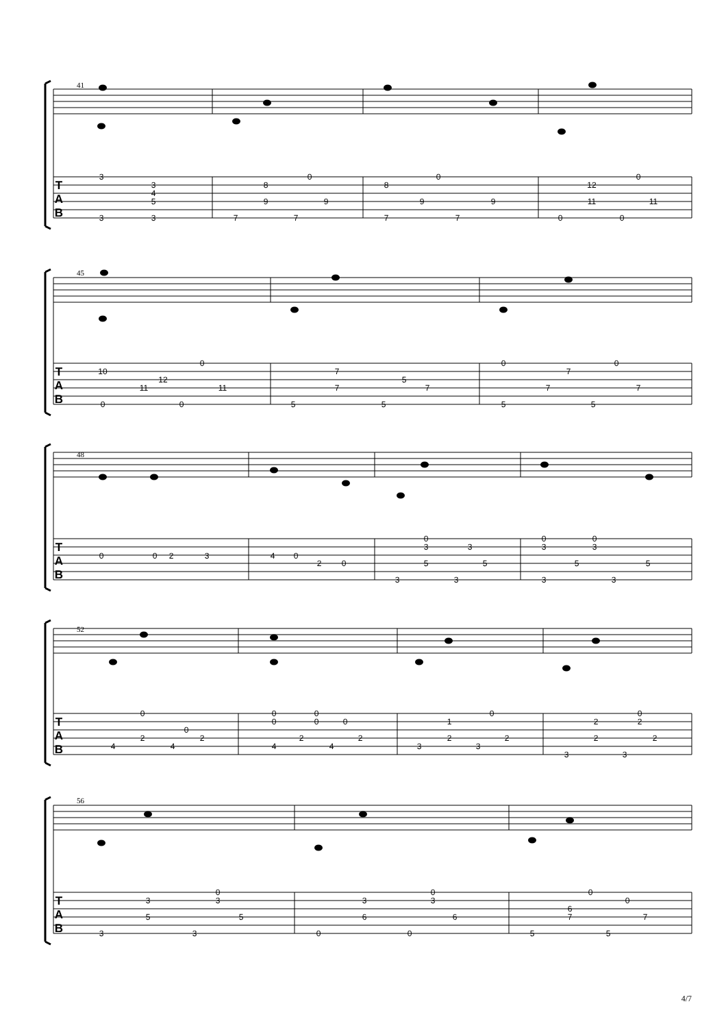41
T
A
B
3
0
0
0
3
8
8
12
4
5
9
9
9
9
11
11
3
3
7
7
7
7
0
0
45
T
A
B
0
0
0
10
7
7
12
5
11
11
7
7
7
7
0
0
5
5
5
5
48
T
A
B
0
0
0
0
0
2
3
4
0
3
3
3
3
2
0
5
5
5
5
3
3
3
3
52
T
A
B
0
0
0
0
0
0
0
0
1
2
2
0
2
2
2
2
2
2
2
2
4
4
4
4
3
3
3
3
56
T
A
B
0
0
0
3
3
3
3
0
6
5
5
6
6
7
7
3
3
0
0
5
5
4/7